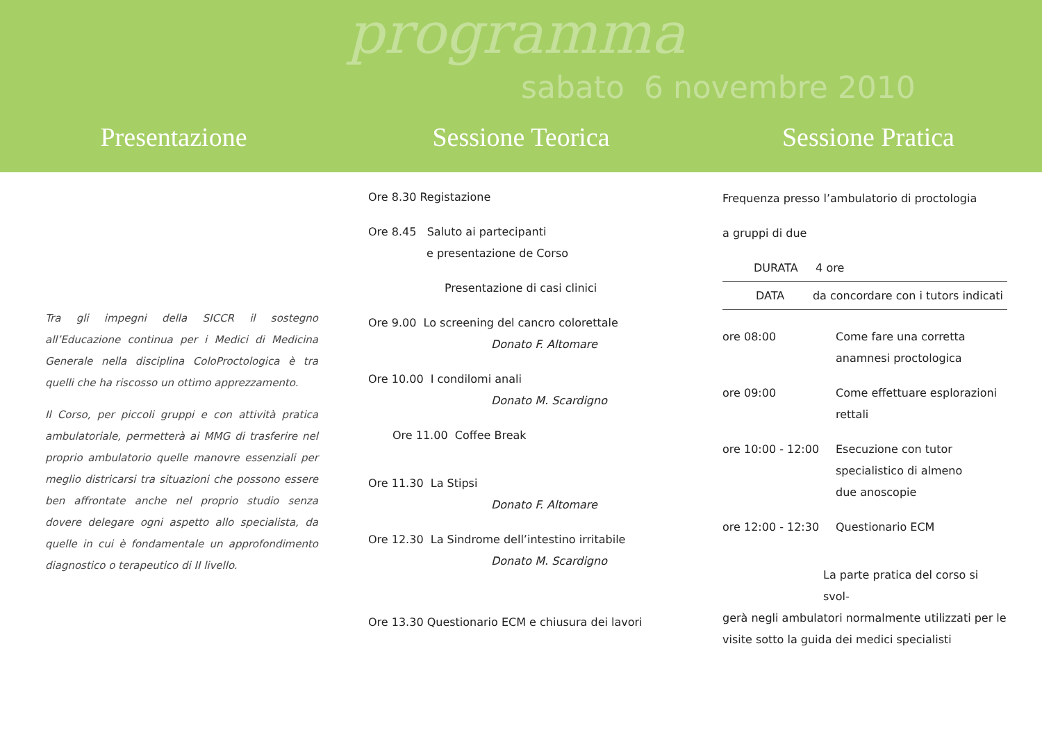programma
sabato 6 novembre 2010
Presentazione Sessione Teorica Sessione Pratica
Tra gli impegni della SICCR il sostegno all’Educazione continua per i Medici di Medicina Generale nella disciplina ColoProctologica è tra quelli che ha riscosso un ottimo apprezzamento.
Il Corso, per piccoli gruppi e con attività pratica ambulatoriale, permetterà ai MMG di trasferire nel proprio ambulatorio quelle manovre essenziali per meglio districarsi tra situazioni che possono essere ben affrontate anche nel proprio studio senza dovere delegare ogni aspetto allo specialista, da quelle in cui è fondamentale un approfondimento diagnostico o terapeutico di II livello.
Ore 8.30 Registazione
Ore 8.45 Saluto ai partecipanti
e presentazione de Corso
Presentazione di casi clinici
Ore 9.00 Lo screening del cancro colorettale
Donato F. Altomare
Ore 10.00 I condilomi anali
Donato M. Scardigno
Ore 11.00 Coffee Break
Ore 11.30 La Stipsi
Donato F. Altomare
Ore 12.30 La Sindrome dell’intestino irritabile
Donato M. Scardigno
Ore 13.30 Questionario ECM e chiusura dei lavori
Frequenza presso l’ambulatorio di proctologia
a gruppi di due
DURATA 4 ore
DATA da concordare con i tutors indicati
ore 08:00 Come fare una corretta
anamnesi proctologica
ore 09:00 Come effettuare esplorazioni
rettali
ore 10:00 - 12:00 Esecuzione con tutor
specialistico di almeno
due anoscopie
ore 12:00 - 12:30 Questionario ECM
La parte pratica del corso si svol-
gerà negli ambulatori normalmente utilizzati per le visite sotto la guida dei medici specialisti